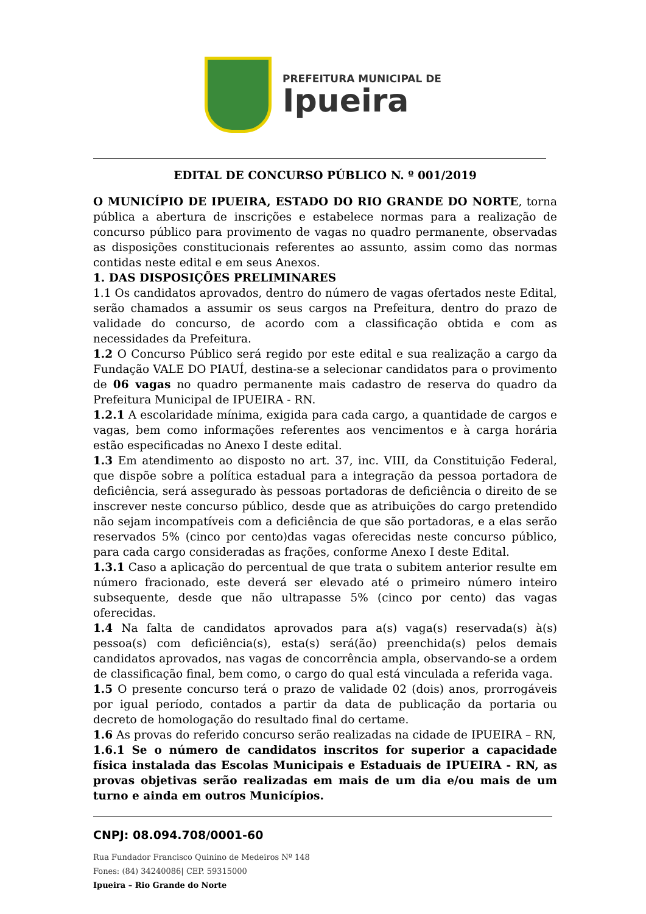PREFEITURA MUNICIPAL DE
Ipueira
EDITAL DE CONCURSO PÚBLICO N. º 001/2019
O MUNICÍPIO DE IPUEIRA, ESTADO DO RIO GRANDE DO NORTE, torna pública a abertura de inscrições e estabelece normas para a realização de concurso público para provimento de vagas no quadro permanente, observadas as disposições constitucionais referentes ao assunto, assim como das normas contidas neste edital e em seus Anexos.
1. DAS DISPOSIÇÕES PRELIMINARES
1.1 Os candidatos aprovados, dentro do número de vagas ofertados neste Edital, serão chamados a assumir os seus cargos na Prefeitura, dentro do prazo de validade do concurso, de acordo com a classificação obtida e com as necessidades da Prefeitura.
1.2 O Concurso Público será regido por este edital e sua realização a cargo da Fundação VALE DO PIAUÍ, destina-se a selecionar candidatos para o provimento de 06 vagas no quadro permanente mais cadastro de reserva do quadro da Prefeitura Municipal de IPUEIRA - RN.
1.2.1 A escolaridade mínima, exigida para cada cargo, a quantidade de cargos e vagas, bem como informações referentes aos vencimentos e à carga horária estão especificadas no Anexo I deste edital.
1.3 Em atendimento ao disposto no art. 37, inc. VIII, da Constituição Federal, que dispõe sobre a política estadual para a integração da pessoa portadora de deficiência, será assegurado às pessoas portadoras de deficiência o direito de se inscrever neste concurso público, desde que as atribuições do cargo pretendido não sejam incompatíveis com a deficiência de que são portadoras, e a elas serão reservados 5% (cinco por cento)das vagas oferecidas neste concurso público, para cada cargo consideradas as frações, conforme Anexo I deste Edital.
1.3.1 Caso a aplicação do percentual de que trata o subitem anterior resulte em número fracionado, este deverá ser elevado até o primeiro número inteiro subsequente, desde que não ultrapasse 5% (cinco por cento) das vagas oferecidas.
1.4 Na falta de candidatos aprovados para a(s) vaga(s) reservada(s) à(s) pessoa(s) com deficiência(s), esta(s) será(ão) preenchida(s) pelos demais candidatos aprovados, nas vagas de concorrência ampla, observando-se a ordem de classificação final, bem como, o cargo do qual está vinculada a referida vaga.
1.5 O presente concurso terá o prazo de validade 02 (dois) anos, prorrogáveis por igual período, contados a partir da data de publicação da portaria ou decreto de homologação do resultado final do certame.
1.6 As provas do referido concurso serão realizadas na cidade de IPUEIRA – RN,
1.6.1 Se o número de candidatos inscritos for superior a capacidade física instalada das Escolas Municipais e Estaduais de IPUEIRA - RN, as provas objetivas serão realizadas em mais de um dia e/ou mais de um turno e ainda em outros Municípios.
CNPJ: 08.094.708/0001-60
Rua Fundador Francisco Quinino de Medeiros Nº 148
Fones: (84) 34240086| CEP. 59315000
Ipueira – Rio Grande do Norte